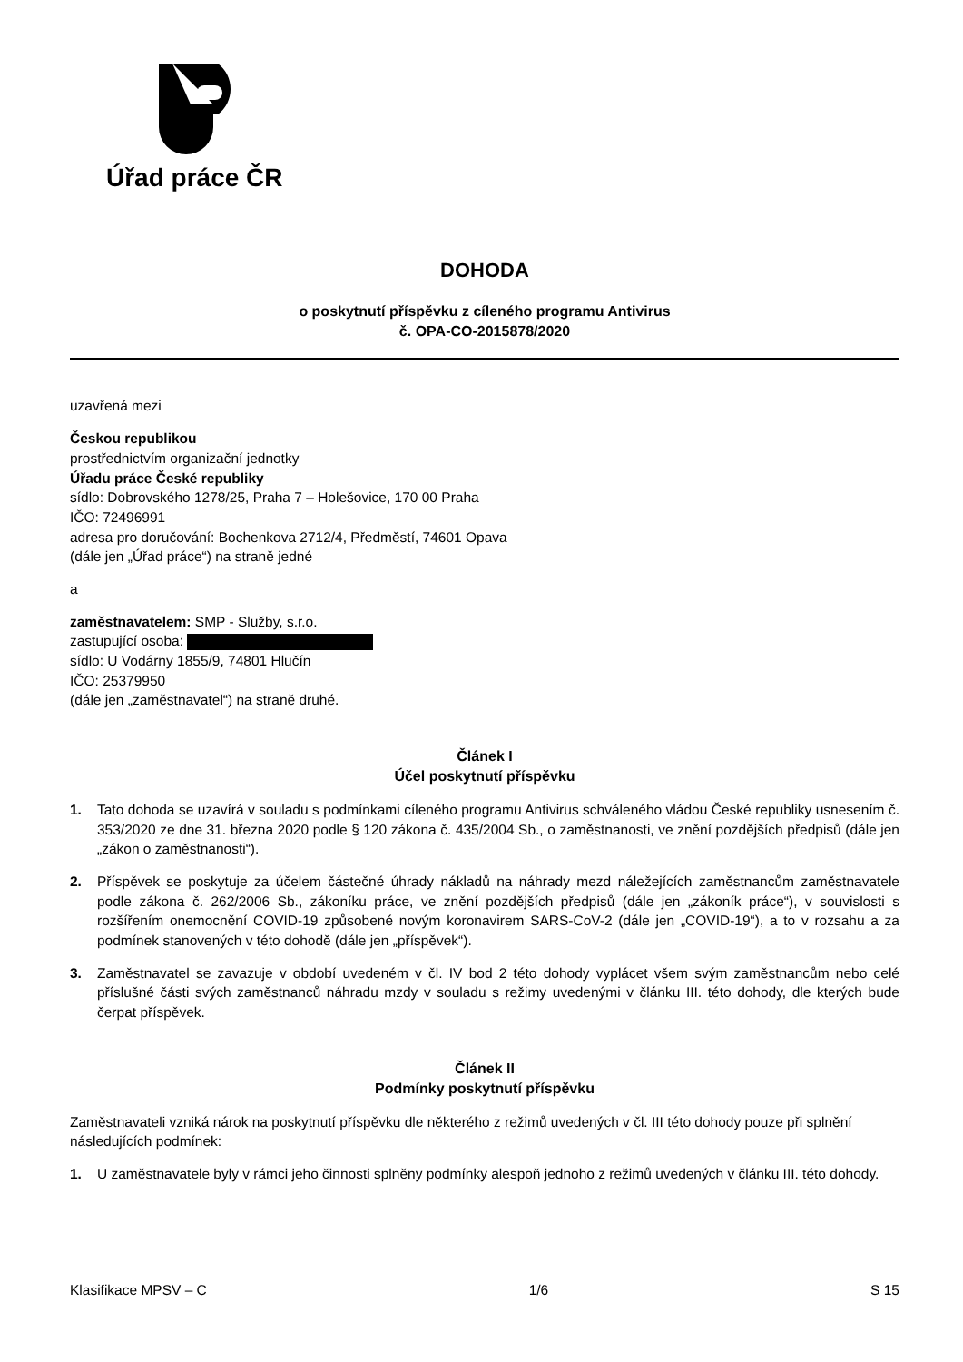Úřad práce ČR
DOHODA
o poskytnutí příspěvku z cíleného programu Antivirus
č. OPA-CO-2015878/2020
uzavřená mezi
Českou republikou
prostřednictvím organizační jednotky
Úřadu práce České republiky
sídlo: Dobrovského 1278/25, Praha 7 – Holešovice, 170 00 Praha
IČO: 72496991
adresa pro doručování: Bochenkova 2712/4, Předměstí, 74601 Opava
(dále jen „Úřad práce“) na straně jedné
a
zaměstnavatelem: SMP - Služby, s.r.o.
zastupující osoba:
sídlo: U Vodárny 1855/9, 74801 Hlučín
IČO: 25379950
(dále jen „zaměstnavatel“) na straně druhé.
Článek I
Účel poskytnutí příspěvku
1. Tato dohoda se uzavírá v souladu s podmínkami cíleného programu Antivirus schváleného vládou České republiky usnesením č. 353/2020 ze dne 31. března 2020 podle § 120 zákona č. 435/2004 Sb., o zaměstnanosti, ve znění pozdějších předpisů (dále jen „zákon o zaměstnanosti“).
2. Příspěvek se poskytuje za účelem částečné úhrady nákladů na náhrady mezd náležejících zaměstnancům zaměstnavatele podle zákona č. 262/2006 Sb., zákoníku práce, ve znění pozdějších předpisů (dále jen „zákoník práce“), v souvislosti s rozšířením onemocnění COVID-19 způsobené novým koronavirem SARS-CoV-2 (dále jen „COVID-19“), a to v rozsahu a za podmínek stanovených v této dohodě (dále jen „příspěvek“).
3. Zaměstnavatel se zavazuje v období uvedeném v čl. IV bod 2 této dohody vyplácet všem svým zaměstnancům nebo celé příslušné části svých zaměstnanců náhradu mzdy v souladu s režimy uvedenými v článku III. této dohody, dle kterých bude čerpat příspěvek.
Článek II
Podmínky poskytnutí příspěvku
Zaměstnavateli vzniká nárok na poskytnutí příspěvku dle některého z režimů uvedených v čl. III této dohody pouze při splnění následujících podmínek:
1. U zaměstnavatele byly v rámci jeho činnosti splněny podmínky alespoň jednoho z režimů uvedených v článku III. této dohody.
Klasifikace MPSV – C 1/6 S 15